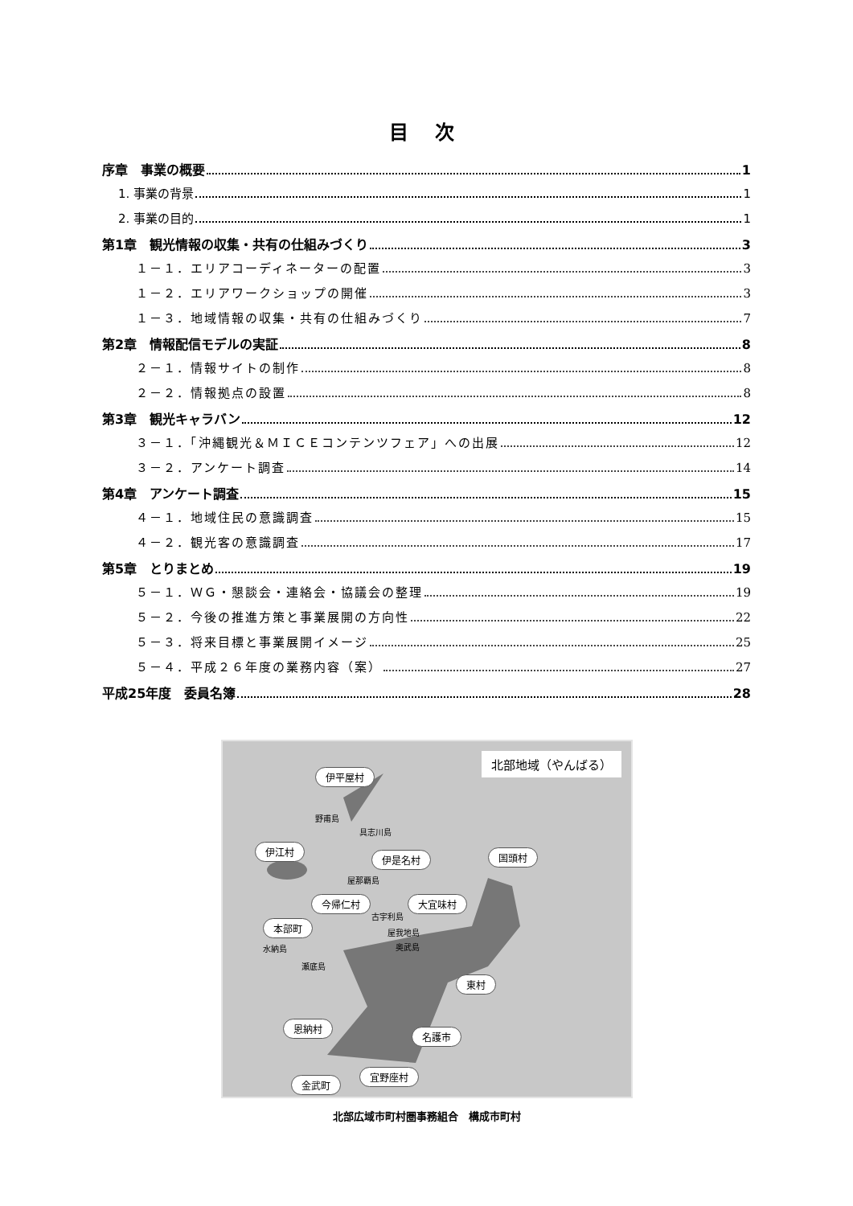目 次
序章　事業の概要 1
1. 事業の背景 1
2. 事業の目的 1
第1章　観光情報の収集・共有の仕組みづくり 3
１－１．エリアコーディネーターの配置 3
１－２．エリアワークショップの開催 3
１－３．地域情報の収集・共有の仕組みづくり 7
第2章　情報配信モデルの実証 8
２－１．情報サイトの制作 8
２－２．情報拠点の設置 8
第3章　観光キャラバン 12
３－１．「沖縄観光＆ＭＩＣＥコンテンツフェア」への出展 12
３－２．アンケート調査 14
第4章　アンケート調査 15
４－１．地域住民の意識調査 15
４－２．観光客の意識調査 17
第5章　とりまとめ 19
５－１．ＷＧ・懇談会・連絡会・協議会の整理 19
５－２．今後の推進方策と事業展開の方向性 22
５－３．将来目標と事業展開イメージ 25
５－４．平成２６年度の業務内容（案） 27
平成25年度　委員名簿 28
北部地域（やんばる）
伊平屋村
伊江村
伊是名村 国頭村
今帰仁村 大宜味村
本部町
東村
恩納村
名護市
宜野座村
金武町
野甫島
具志川島
屋那覇島
古宇利島
屋我地島
奥武島 水納島
瀬底島
北部広域市町村圏事務組合　構成市町村